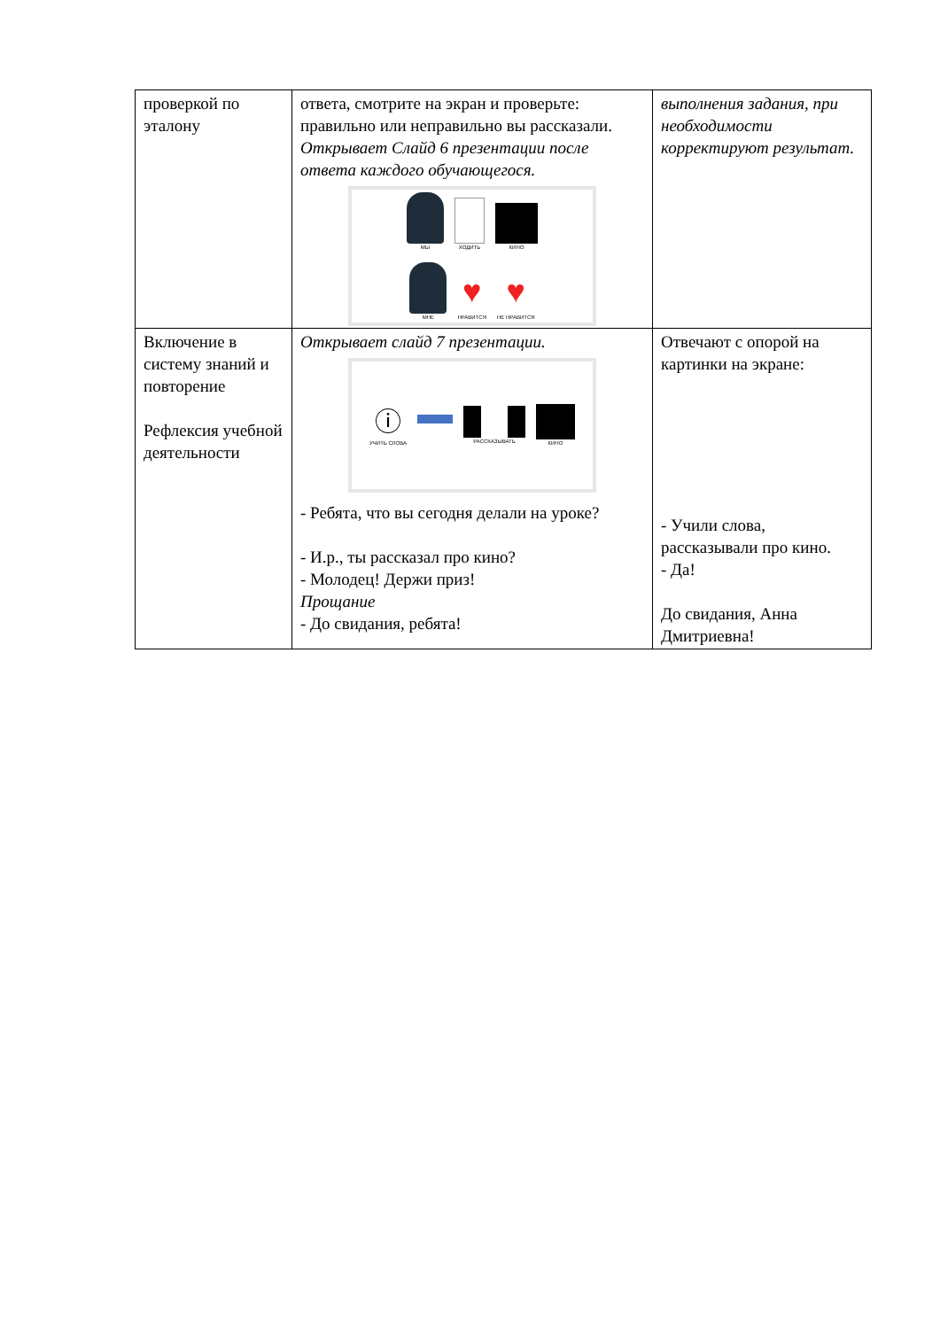| проверкой по эталону | ответа, смотрите на экран и проверьте: правильно или неправильно вы рассказали. Открывает Слайд 6 презентации после ответа каждого обучающегося. МЫ ХОДИТЬ КИНО МНЕ ♥ НРАВИТСЯ ♥ НЕ НРАВИТСЯ | выполнения задания, при необходимости корректируют результат. |
| Включение в систему знаний и повторение Рефлексия учебной деятельности | Открывает слайд 7 презентации. ⓘ УЧИТЬ СЛОВА РАССКАЗЫВАТЬ КИНО - Ребята, что вы сегодня делали на уроке? - И.р., ты рассказал про кино? - Молодец! Держи приз! Прощание - До свидания, ребята! | Отвечают с опорой на картинки на экране: - Учили слова, рассказывали про кино. - Да! До свидания, Анна Дмитриевна! |